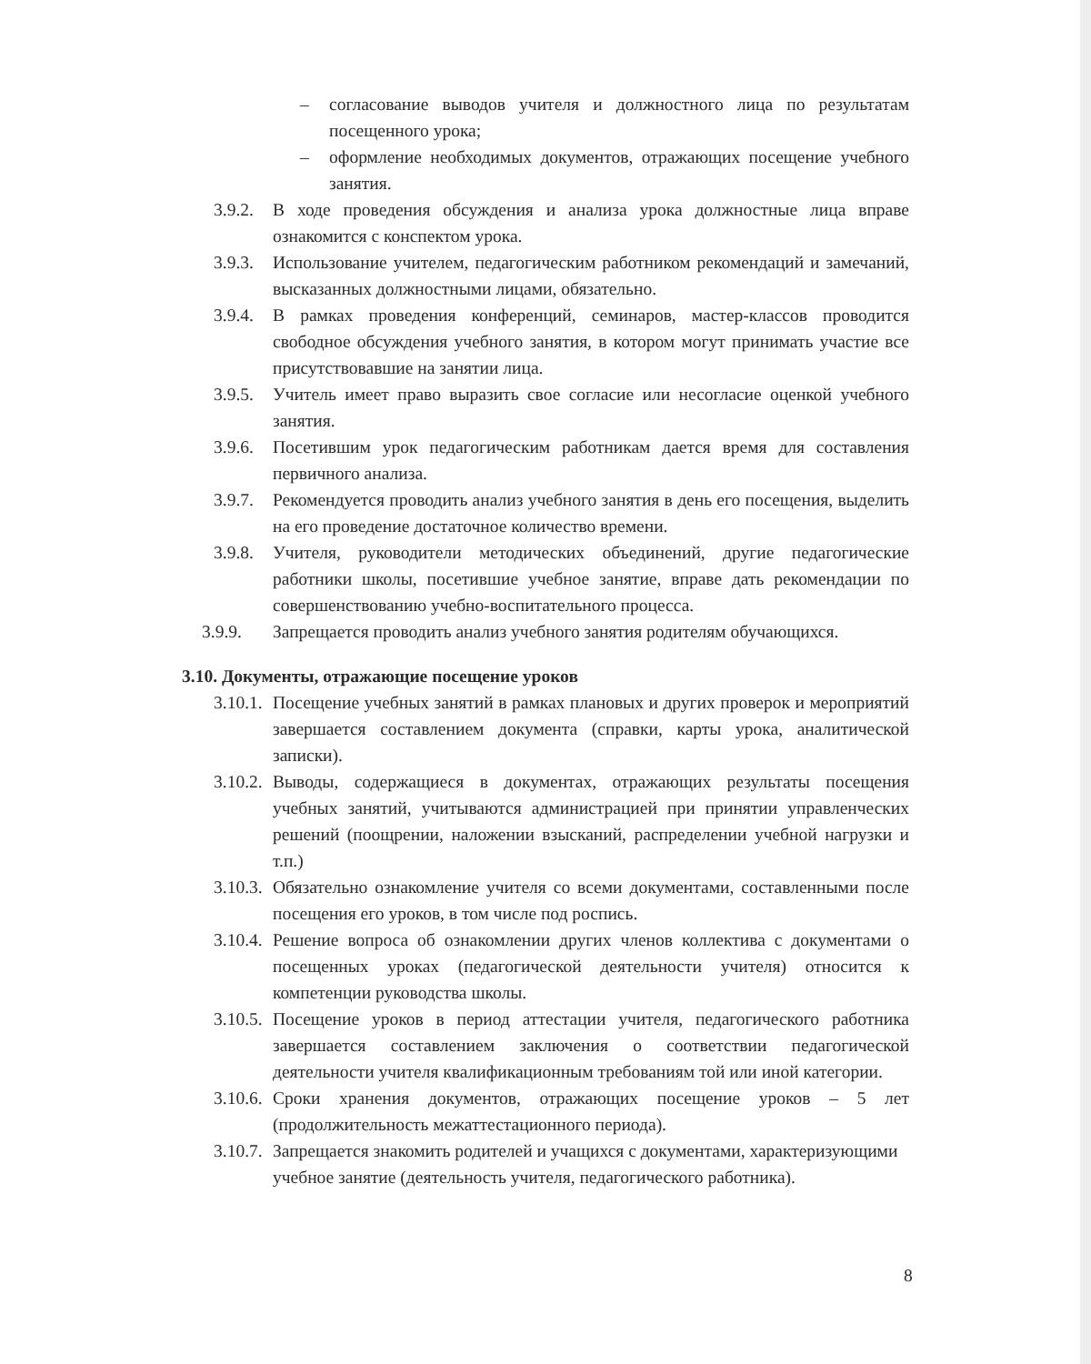– согласование выводов учителя и должностного лица по результатам посещенного урока;
– оформление необходимых документов, отражающих посещение учебного занятия.
3.9.2.
В ходе проведения обсуждения и анализа урока должностные лица вправе ознакомится с конспектом урока.
3.9.3.
Использование учителем, педагогическим работником рекомендаций и замечаний, высказанных должностными лицами, обязательно.
3.9.4.
В рамках проведения конференций, семинаров, мастер-классов проводится свободное обсуждения учебного занятия, в котором могут принимать участие все присутствовавшие на занятии лица.
3.9.5.
Учитель имеет право выразить свое согласие или несогласие оценкой учебного занятия.
3.9.6.
Посетившим урок педагогическим работникам дается время для составления первичного анализа.
3.9.7.
Рекомендуется проводить анализ учебного занятия в день его посещения, выделить на его проведение достаточное количество времени.
3.9.8.
Учителя, руководители методических объединений, другие педагогические работники школы, посетившие учебное занятие, вправе дать рекомендации по совершенствованию учебно-воспитательного процесса.
3.9.9. Запрещается проводить анализ учебного занятия родителям обучающихся.
3.10. Документы, отражающие посещение уроков
3.10.1.
Посещение учебных занятий в рамках плановых и других проверок и мероприятий завершается составлением документа (справки, карты урока, аналитической записки).
3.10.2.
Выводы, содержащиеся в документах, отражающих результаты посещения учебных занятий, учитываются администрацией при принятии управленческих решений (поощрении, наложении взысканий, распределении учебной нагрузки и т.п.)
3.10.3.
Обязательно ознакомление учителя со всеми документами, составленными после посещения его уроков, в том числе под роспись.
3.10.4.
Решение вопроса об ознакомлении других членов коллектива с документами о посещенных уроках (педагогической деятельности учителя) относится к компетенции руководства школы.
3.10.5.
Посещение уроков в период аттестации учителя, педагогического работника завершается составлением заключения о соответствии педагогической деятельности учителя квалификационным требованиям той или иной категории.
3.10.6.
Сроки хранения документов, отражающих посещение уроков – 5 лет (продолжительность межаттестационного периода).
3.10.7.
Запрещается знакомить родителей и учащихся с документами, характеризующими учебное занятие (деятельность учителя, педагогического работника).
8